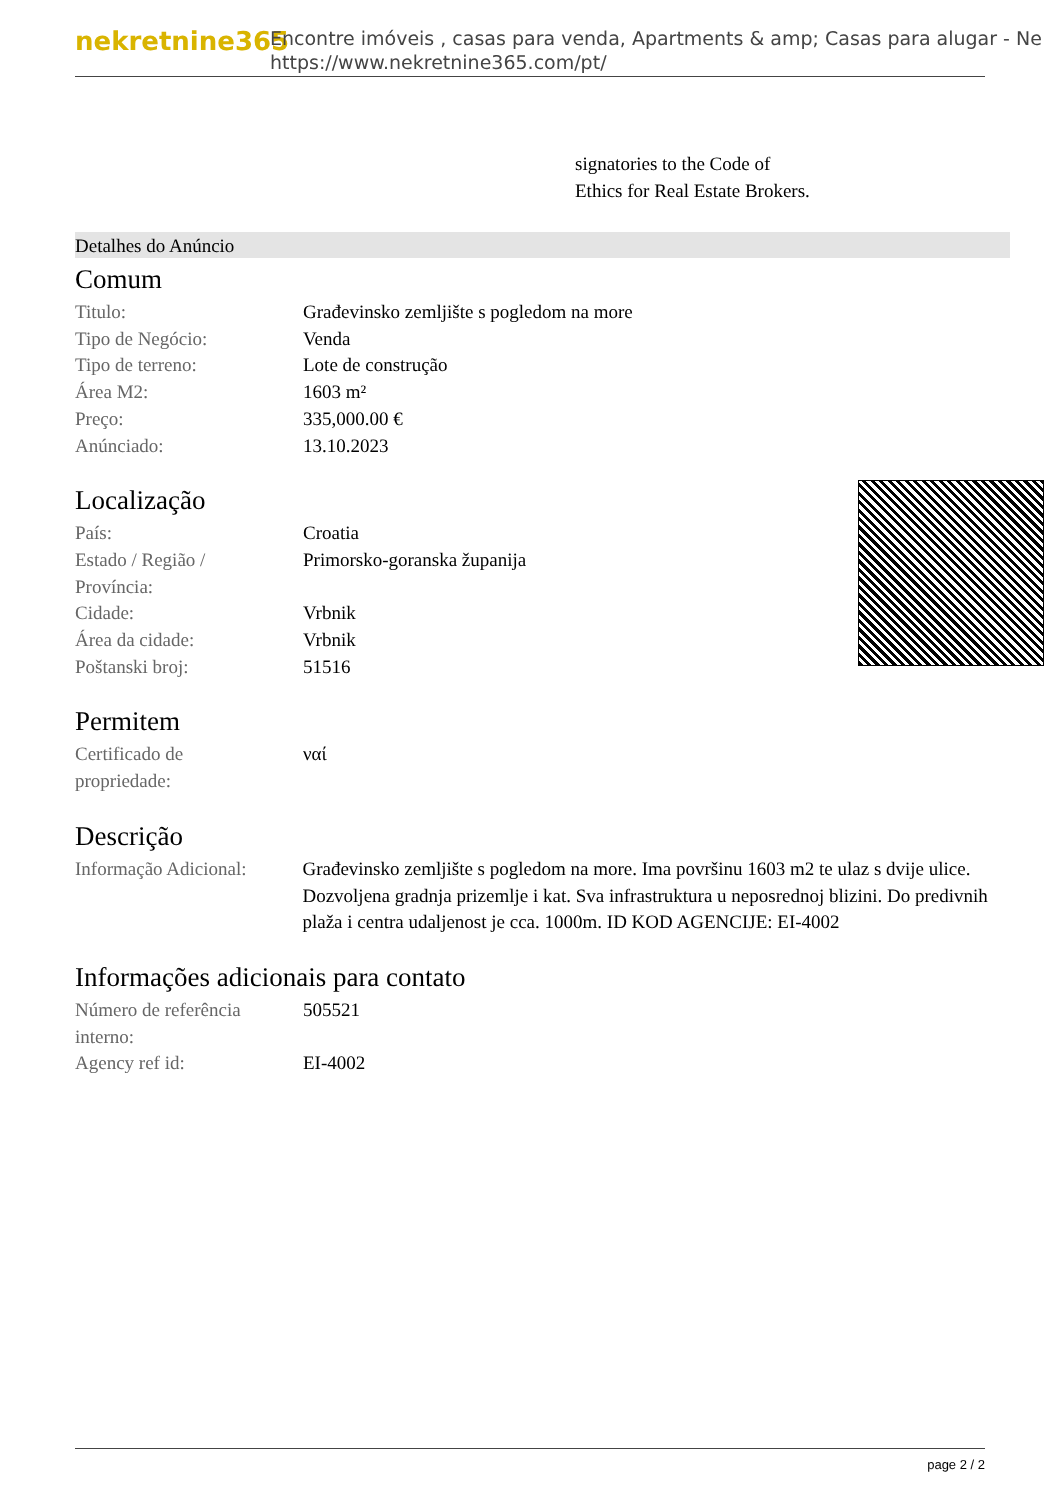nekretnine365
Encontre imóveis , casas para venda, Apartments & amp; Casas para alugar - Ne
https://www.nekretnine365.com/pt/
signatories to the Code of
Ethics for Real Estate Brokers.
Detalhes do Anúncio
Comum
| Titulo: | Građevinsko zemljište s pogledom na more |
| Tipo de Negócio: | Venda |
| Tipo de terreno: | Lote de construção |
| Área M2: | 1603 m² |
| Preço: | 335,000.00 € |
| Anúnciado: | 13.10.2023 |
Localização
| País: | Croatia |
| Estado / Região / Província: | Primorsko-goranska županija |
| Cidade: | Vrbnik |
| Área da cidade: | Vrbnik |
| Poštanski broj: | 51516 |
Permitem
| Certificado de propriedade: | ναί |
Descrição
| Informação Adicional: | Građevinsko zemljište s pogledom na more. Ima površinu 1603 m2 te ulaz s dvije ulice. Dozvoljena gradnja prizemlje i kat. Sva infrastruktura u neposrednoj blizini. Do predivnih plaža i centra udaljenost je cca. 1000m. ID KOD AGENCIJE: EI-4002 |
Informações adicionais para contato
| Número de referência interno: | 505521 |
| Agency ref id: | EI-4002 |
page 2 / 2